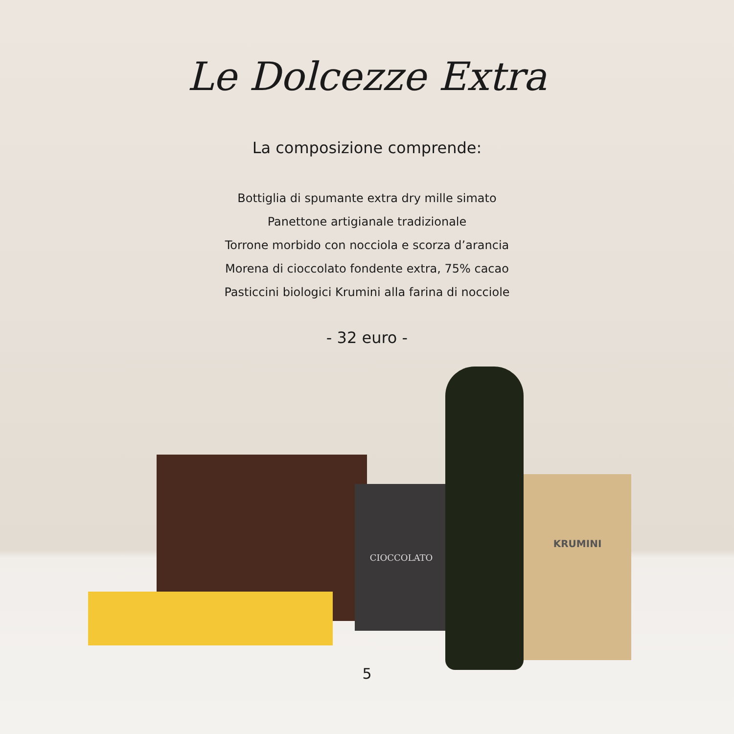Le Dolcezze Extra
La composizione comprende:
Bottiglia di spumante extra dry mille simato
Panettone artigianale tradizionale
Torrone morbido con nocciola e scorza d’arancia
Morena di cioccolato fondente extra, 75% cacao
Pasticcini biologici Krumini alla farina di nocciole
- 32 euro -
CIOCCOLATO
KRUMINI
5